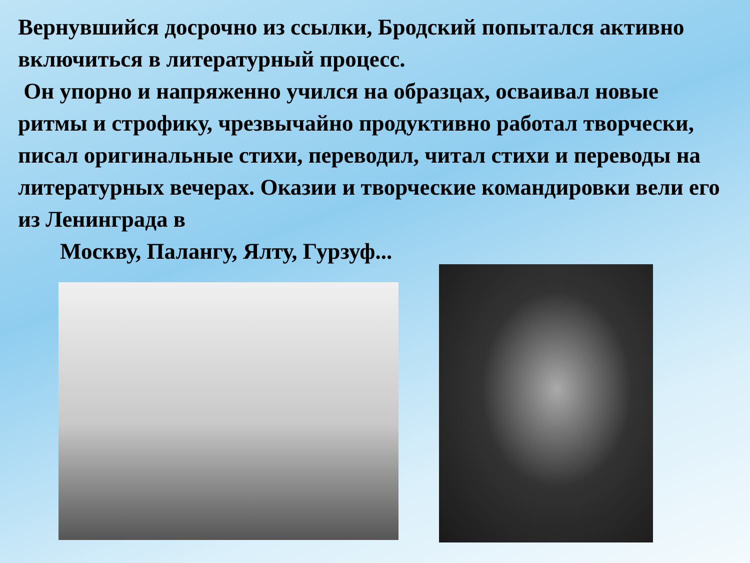Вернувшийся досрочно из ссылки, Бродский попытался активно включиться в литературный процесс.
Он упорно и напряженно учился на образцах, осваивал новые ритмы и строфику, чрезвычайно продуктивно работал творчески, писал оригинальные стихи, переводил, читал стихи и переводы на литературных вечерах. Оказии и творческие командировки вели его из Ленинграда в
Москву, Палангу, Ялту, Гурзуф...